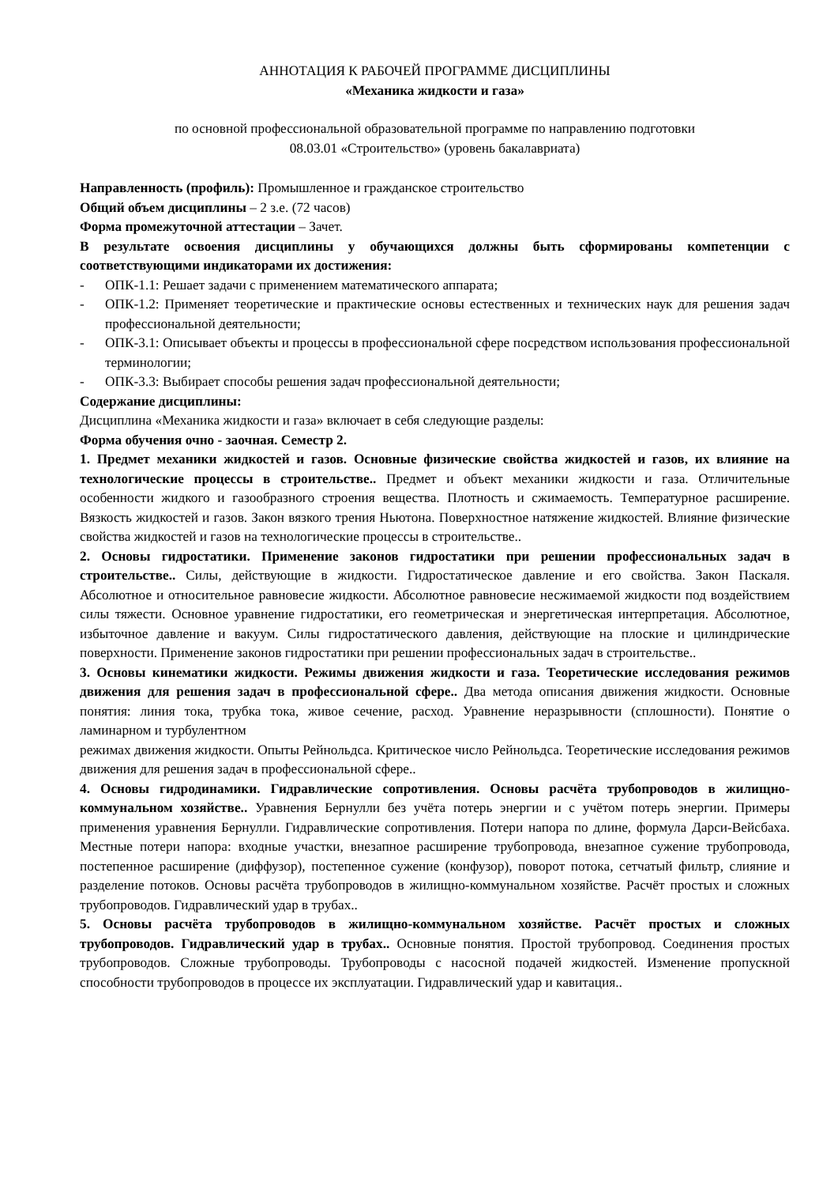АННОТАЦИЯ К РАБОЧЕЙ ПРОГРАММЕ ДИСЦИПЛИНЫ
«Механика жидкости и газа»
по основной профессиональной образовательной программе по направлению подготовки
08.03.01 «Строительство» (уровень бакалавриата)
Направленность (профиль): Промышленное и гражданское строительство
Общий объем дисциплины – 2 з.е. (72 часов)
Форма промежуточной аттестации – Зачет.
В результате освоения дисциплины у обучающихся должны быть сформированы компетенции с соответствующими индикаторами их достижения:
- ОПК-1.1: Решает задачи с применением математического аппарата;
- ОПК-1.2: Применяет теоретические и практические основы естественных и технических наук для решения задач профессиональной деятельности;
- ОПК-3.1: Описывает объекты и процессы в профессиональной сфере посредством использования профессиональной терминологии;
- ОПК-3.3: Выбирает способы решения задач профессиональной деятельности;
Содержание дисциплины:
Дисциплина «Механика жидкости и газа» включает в себя следующие разделы:
Форма обучения очно - заочная. Семестр 2.
1. Предмет механики жидкостей и газов. Основные физические свойства жидкостей и газов, их влияние на технологические процессы в строительстве.. Предмет и объект механики жидкости и газа. Отличительные особенности жидкого и газообразного строения вещества. Плотность и сжимаемость. Температурное расширение. Вязкость жидкостей и газов. Закон вязкого трения Ньютона. Поверхностное натяжение жидкостей. Влияние физические свойства жидкостей и газов на технологические процессы в строительстве..
2. Основы гидростатики. Применение законов гидростатики при решении профессиональных задач в строительстве.. Силы, действующие в жидкости. Гидростатическое давление и его свойства. Закон Паскаля. Абсолютное и относительное равновесие жидкости. Абсолютное равновесие несжимаемой жидкости под воздействием силы тяжести. Основное уравнение гидростатики, его геометрическая и энергетическая интерпретация. Абсолютное, избыточное давление и вакуум. Силы гидростатического давления, действующие на плоские и цилиндрические поверхности. Применение законов гидростатики при решении профессиональных задач в строительстве..
3. Основы кинематики жидкости. Режимы движения жидкости и газа. Теоретические исследования режимов движения для решения задач в профессиональной сфере.. Два метода описания движения жидкости. Основные понятия: линия тока, трубка тока, живое сечение, расход. Уравнение неразрывности (сплошности). Понятие о ламинарном и турбулентном
режимах движения жидкости. Опыты Рейнольдса. Критическое число Рейнольдса. Теоретические исследования режимов движения для решения задач в профессиональной сфере..
4. Основы гидродинамики. Гидравлические сопротивления. Основы расчёта трубопроводов в жилищно-коммунальном хозяйстве.. Уравнения Бернулли без учёта потерь энергии и с учётом потерь энергии. Примеры применения уравнения Бернулли. Гидравлические сопротивления. Потери напора по длине, формула Дарси-Вейсбаха. Местные потери напора: входные участки, внезапное расширение трубопровода, внезапное сужение трубопровода, постепенное расширение (диффузор), постепенное сужение (конфузор), поворот потока, сетчатый фильтр, слияние и разделение потоков. Основы расчёта трубопроводов в жилищно-коммунальном хозяйстве. Расчёт простых и сложных трубопроводов. Гидравлический удар в трубах..
5. Основы расчёта трубопроводов в жилищно-коммунальном хозяйстве. Расчёт простых и сложных трубопроводов. Гидравлический удар в трубах.. Основные понятия. Простой трубопровод. Соединения простых трубопроводов. Сложные трубопроводы. Трубопроводы с насосной подачей жидкостей. Изменение пропускной способности трубопроводов в процессе их эксплуатации. Гидравлический удар и кавитация..